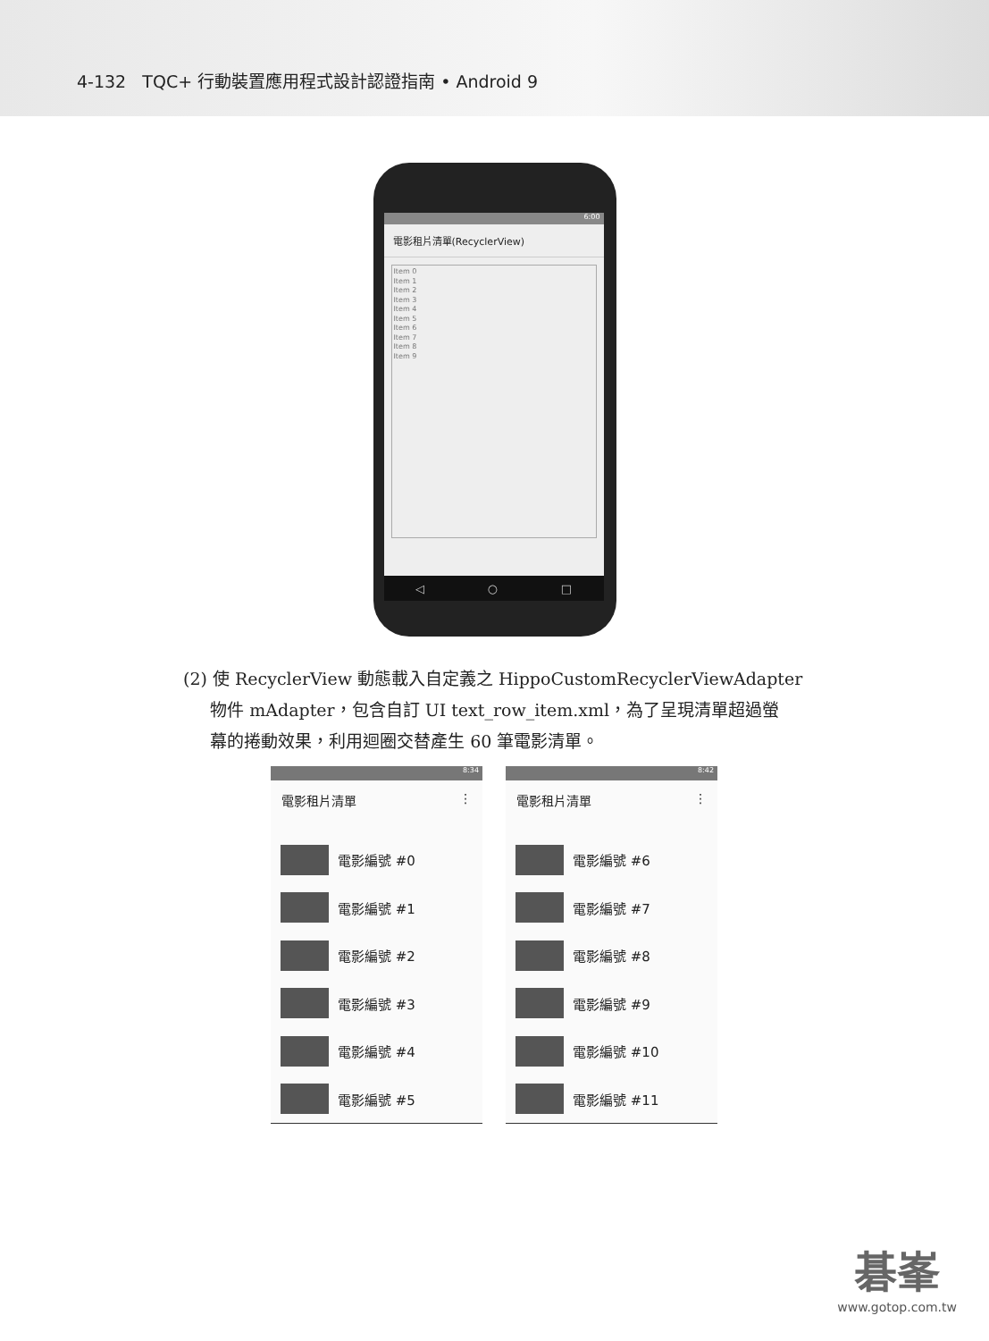4-132 TQC+ 行動裝置應用程式設計認證指南 • Android 9
6:00
電影租片清單(RecyclerView)
Item 0
Item 1
Item 2
Item 3
Item 4
Item 5
Item 6
Item 7
Item 8
Item 9
◁ ○ □
(2) 使 RecyclerView 動態載入自定義之 HippoCustomRecyclerViewAdapter
物件 mAdapter，包含自訂 UI text_row_item.xml，為了呈現清單超過螢
幕的捲動效果，利用迴圈交替產生 60 筆電影清單。
8:34
電影租片清單 ⋮
電影編號 #0
電影編號 #1
電影編號 #2
電影編號 #3
電影編號 #4
電影編號 #5
8:42
電影租片清單 ⋮
電影編號 #6
電影編號 #7
電影編號 #8
電影編號 #9
電影編號 #10
電影編號 #11
碁峯
www.gotop.com.tw